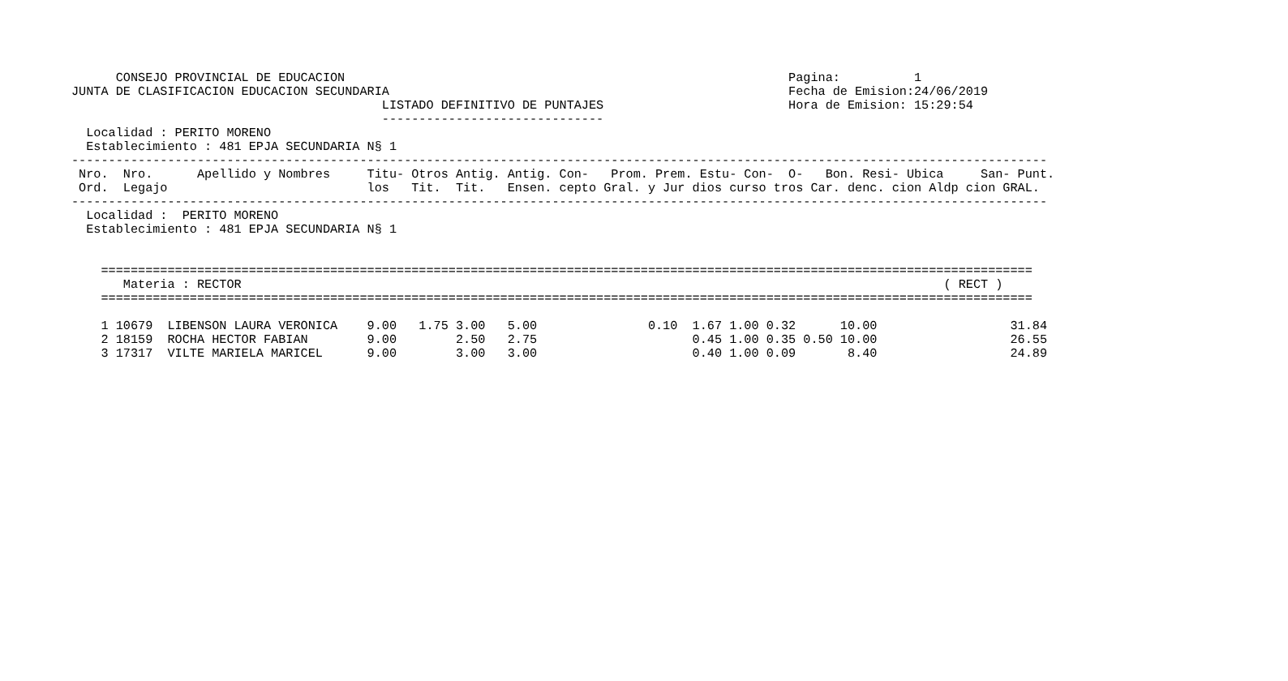CONSEJO PROVINCIAL DE EDUCACION                                                            Pagina:          1
JUNTA DE CLASIFICACION EDUCACION SECUNDARIA                                                      Fecha de Emision:24/06/2019
                                          LISTADO DEFINITIVO DE PUNTAJES                         Hora de Emision: 15:29:54
                                          ------------------------------
  Localidad : PERITO MORENO
  Establecimiento : 481 EPJA SECUNDARIA N§ 1
------------------------------------------------------------------------------------------------------------------------------------
 Nro.  Nro.      Apellido y Nombres     Titu- Otros Antig. Antig. Con-   Prom. Prem. Estu- Con-  O-   Bon. Resi- Ubica     San- Punt.
 Ord.  Legajo                           los   Tit.  Tit.   Ensen. cepto Gral. y Jur dios curso tros Car. denc. cion Aldp cion GRAL.
------------------------------------------------------------------------------------------------------------------------------------
  Localidad :  PERITO MORENO
  Establecimiento : 481 EPJA SECUNDARIA N§ 1


    ==============================================================================================================================
       Materia : RECTOR                                                                                               ( RECT )
    ==============================================================================================================================

    1 10679  LIBENSON LAURA VERONICA    9.00   1.75 3.00   5.00               0.10  1.67 1.00 0.32      10.00                  31.84
    2 18159  ROCHA HECTOR FABIAN        9.00        2.50   2.75                     0.45 1.00 0.35 0.50 10.00                  26.55
    3 17317  VILTE MARIELA MARICEL      9.00        3.00   3.00                     0.40 1.00 0.09       8.40                  24.89